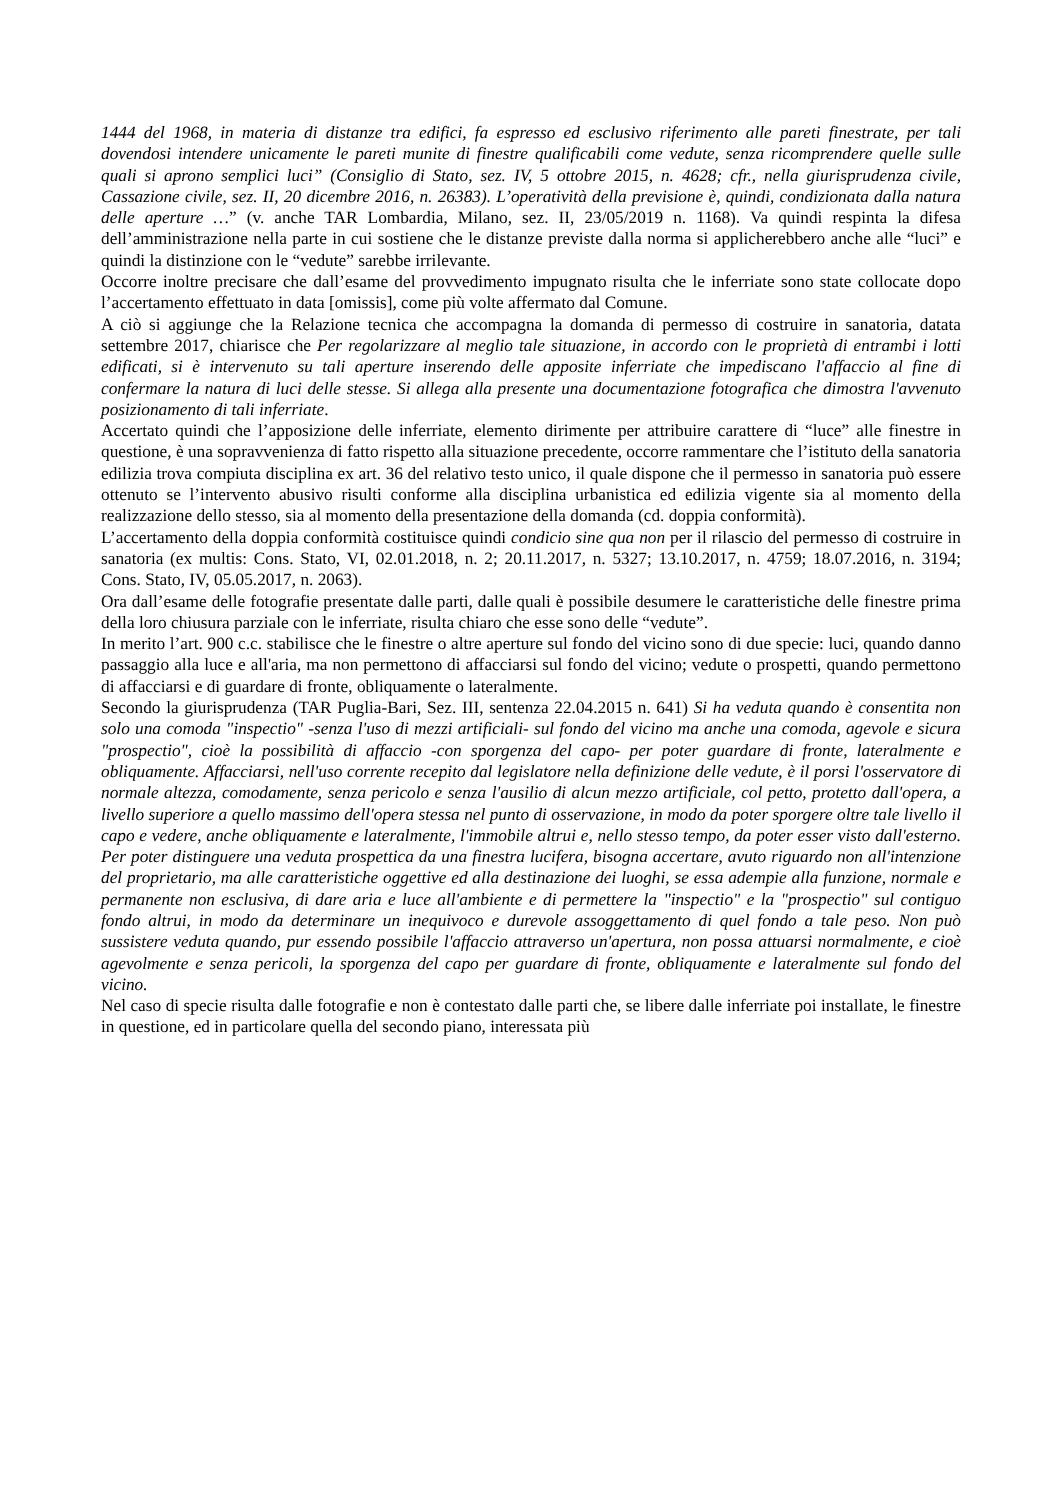1444 del 1968, in materia di distanze tra edifici, fa espresso ed esclusivo riferimento alle pareti finestrate, per tali dovendosi intendere unicamente le pareti munite di finestre qualificabili come vedute, senza ricomprendere quelle sulle quali si aprono semplici luci” (Consiglio di Stato, sez. IV, 5 ottobre 2015, n. 4628; cfr., nella giurisprudenza civile, Cassazione civile, sez. II, 20 dicembre 2016, n. 26383). L’operatività della previsione è, quindi, condizionata dalla natura delle aperture …” (v. anche TAR Lombardia, Milano, sez. II, 23/05/2019 n. 1168). Va quindi respinta la difesa dell’amministrazione nella parte in cui sostiene che le distanze previste dalla norma si applicherebbero anche alle “luci” e quindi la distinzione con le “vedute” sarebbe irrilevante.
Occorre inoltre precisare che dall’esame del provvedimento impugnato risulta che le inferriate sono state collocate dopo l’accertamento effettuato in data [omissis], come più volte affermato dal Comune.
A ciò si aggiunge che la Relazione tecnica che accompagna la domanda di permesso di costruire in sanatoria, datata settembre 2017, chiarisce che Per regolarizzare al meglio tale situazione, in accordo con le proprietà di entrambi i lotti edificati, si è intervenuto su tali aperture inserendo delle apposite inferriate che impediscano l'affaccio al fine di confermare la natura di luci delle stesse. Si allega alla presente una documentazione fotografica che dimostra l'avvenuto posizionamento di tali inferriate.
Accertato quindi che l’apposizione delle inferriate, elemento dirimente per attribuire carattere di “luce” alle finestre in questione, è una sopravvenienza di fatto rispetto alla situazione precedente, occorre rammentare che l’istituto della sanatoria edilizia trova compiuta disciplina ex art. 36 del relativo testo unico, il quale dispone che il permesso in sanatoria può essere ottenuto se l’intervento abusivo risulti conforme alla disciplina urbanistica ed edilizia vigente sia al momento della realizzazione dello stesso, sia al momento della presentazione della domanda (cd. doppia conformità).
L’accertamento della doppia conformità costituisce quindi condicio sine qua non per il rilascio del permesso di costruire in sanatoria (ex multis: Cons. Stato, VI, 02.01.2018, n. 2; 20.11.2017, n. 5327; 13.10.2017, n. 4759; 18.07.2016, n. 3194; Cons. Stato, IV, 05.05.2017, n. 2063).
Ora dall’esame delle fotografie presentate dalle parti, dalle quali è possibile desumere le caratteristiche delle finestre prima della loro chiusura parziale con le inferriate, risulta chiaro che esse sono delle “vedute”.
In merito l’art. 900 c.c. stabilisce che le finestre o altre aperture sul fondo del vicino sono di due specie: luci, quando danno passaggio alla luce e all'aria, ma non permettono di affacciarsi sul fondo del vicino; vedute o prospetti, quando permettono di affacciarsi e di guardare di fronte, obliquamente o lateralmente.
Secondo la giurisprudenza (TAR Puglia-Bari, Sez. III, sentenza 22.04.2015 n. 641) Si ha veduta quando è consentita non solo una comoda "inspectio" -senza l'uso di mezzi artificiali- sul fondo del vicino ma anche una comoda, agevole e sicura "prospectio", cioè la possibilità di affaccio -con sporgenza del capo- per poter guardare di fronte, lateralmente e obliquamente. Affacciarsi, nell'uso corrente recepito dal legislatore nella definizione delle vedute, è il porsi l'osservatore di normale altezza, comodamente, senza pericolo e senza l'ausilio di alcun mezzo artificiale, col petto, protetto dall'opera, a livello superiore a quello massimo dell'opera stessa nel punto di osservazione, in modo da poter sporgere oltre tale livello il capo e vedere, anche obliquamente e lateralmente, l'immobile altrui e, nello stesso tempo, da poter esser visto dall'esterno. Per poter distinguere una veduta prospettica da una finestra lucifera, bisogna accertare, avuto riguardo non all'intenzione del proprietario, ma alle caratteristiche oggettive ed alla destinazione dei luoghi, se essa adempie alla funzione, normale e permanente non esclusiva, di dare aria e luce all'ambiente e di permettere la "inspectio" e la "prospectio" sul contiguo fondo altrui, in modo da determinare un inequivoco e durevole assoggettamento di quel fondo a tale peso. Non può sussistere veduta quando, pur essendo possibile l'affaccio attraverso un'apertura, non possa attuarsi normalmente, e cioè agevolmente e senza pericoli, la sporgenza del capo per guardare di fronte, obliquamente e lateralmente sul fondo del vicino.
Nel caso di specie risulta dalle fotografie e non è contestato dalle parti che, se libere dalle inferriate poi installate, le finestre in questione, ed in particolare quella del secondo piano, interessata più